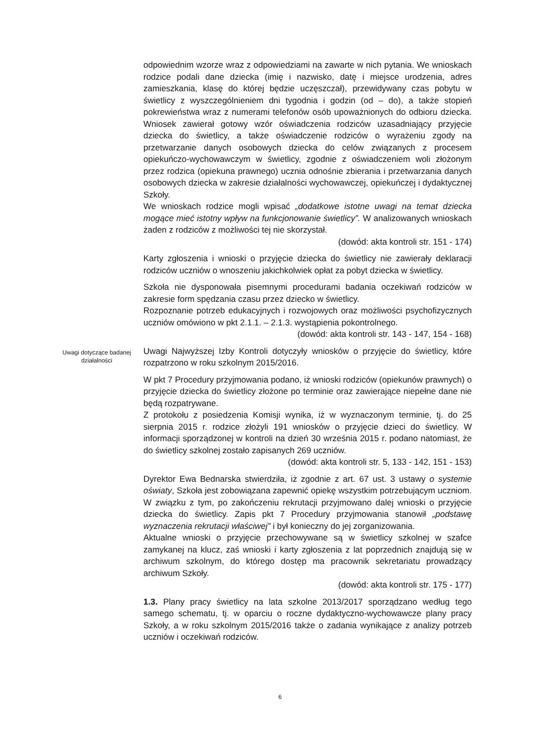odpowiednim wzorze wraz z odpowiedziami na zawarte w nich pytania. We wnioskach rodzice podali dane dziecka (imię i nazwisko, datę i miejsce urodzenia, adres zamieszkania, klasę do której będzie uczęszczał), przewidywany czas pobytu w świetlicy z wyszczególnieniem dni tygodnia i godzin (od – do), a także stopień pokrewieństwa wraz z numerami telefonów osób upoważnionych do odbioru dziecka. Wniosek zawierał gotowy wzór oświadczenia rodziców uzasadniający przyjęcie dziecka do świetlicy, a także oświadczenie rodziców o wyrażeniu zgody na przetwarzanie danych osobowych dziecka do celów związanych z procesem opiekuńczo-wychowawczym w świetlicy, zgodnie z oświadczeniem woli złożonym przez rodzica (opiekuna prawnego) ucznia odnośnie zbierania i przetwarzania danych osobowych dziecka w zakresie działalności wychowawczej, opiekuńczej i dydaktycznej Szkoły.
We wnioskach rodzice mogli wpisać „dodatkowe istotne uwagi na temat dziecka mogące mieć istotny wpływ na funkcjonowanie świetlicy”. W analizowanych wnioskach żaden z rodziców z możliwości tej nie skorzystał.
(dowód: akta kontroli str. 151 - 174)
Karty zgłoszenia i wnioski o przyjęcie dziecka do świetlicy nie zawierały deklaracji rodziców uczniów o wnoszeniu jakichkolwiek opłat za pobyt dziecka w świetlicy.
Szkoła nie dysponowała pisemnymi procedurami badania oczekiwań rodziców w zakresie form spędzania czasu przez dziecko w świetlicy.
Rozpoznanie potrzeb edukacyjnych i rozwojowych oraz możliwości psychofizycznych uczniów omówiono w pkt 2.1.1. – 2.1.3. wystąpienia pokontrolnego.
(dowód: akta kontroli str. 143 - 147, 154 - 168)
Uwagi dotyczące badanej działalności
Uwagi Najwyższej Izby Kontroli dotyczyły wniosków o przyjęcie do świetlicy, które rozpatrzono w roku szkolnym 2015/2016.
W pkt 7 Procedury przyjmowania podano, iż wnioski rodziców (opiekunów prawnych) o przyjęcie dziecka do świetlicy złożone po terminie oraz zawierające niepełne dane nie będą rozpatrywane.
Z protokołu z posiedzenia Komisji wynika, iż w wyznaczonym terminie, tj. do 25 sierpnia 2015 r. rodzice złożyli 191 wniosków o przyjęcie dzieci do świetlicy. W informacji sporządzonej w kontroli na dzień 30 września 2015 r. podano natomiast, że do świetlicy szkolnej zostało zapisanych 269 uczniów.
(dowód: akta kontroli str. 5, 133 - 142, 151 - 153)
Dyrektor Ewa Bednarska stwierdziła, iż zgodnie z art. 67 ust. 3 ustawy o systemie oświaty, Szkoła jest zobowiązana zapewnić opiekę wszystkim potrzebującym uczniom. W związku z tym, po zakończeniu rekrutacji przyjmowano dalej wnioski o przyjęcie dziecka do świetlicy. Zapis pkt 7 Procedury przyjmowania stanowił „podstawę wyznaczenia rekrutacji właściwej” i był konieczny do jej zorganizowania.
Aktualne wnioski o przyjęcie przechowywane są w świetlicy szkolnej w szafce zamykanej na klucz, zaś wnioski i karty zgłoszenia z lat poprzednich znajdują się w archiwum szkolnym, do którego dostęp ma pracownik sekretariatu prowadzący archiwum Szkoły.
(dowód: akta kontroli str. 175 - 177)
1.3. Plany pracy świetlicy na lata szkolne 2013/2017 sporządzano według tego samego schematu, tj. w oparciu o roczne dydaktyczno-wychowawcze plany pracy Szkoły, a w roku szkolnym 2015/2016 także o zadania wynikające z analizy potrzeb uczniów i oczekiwań rodziców.
6